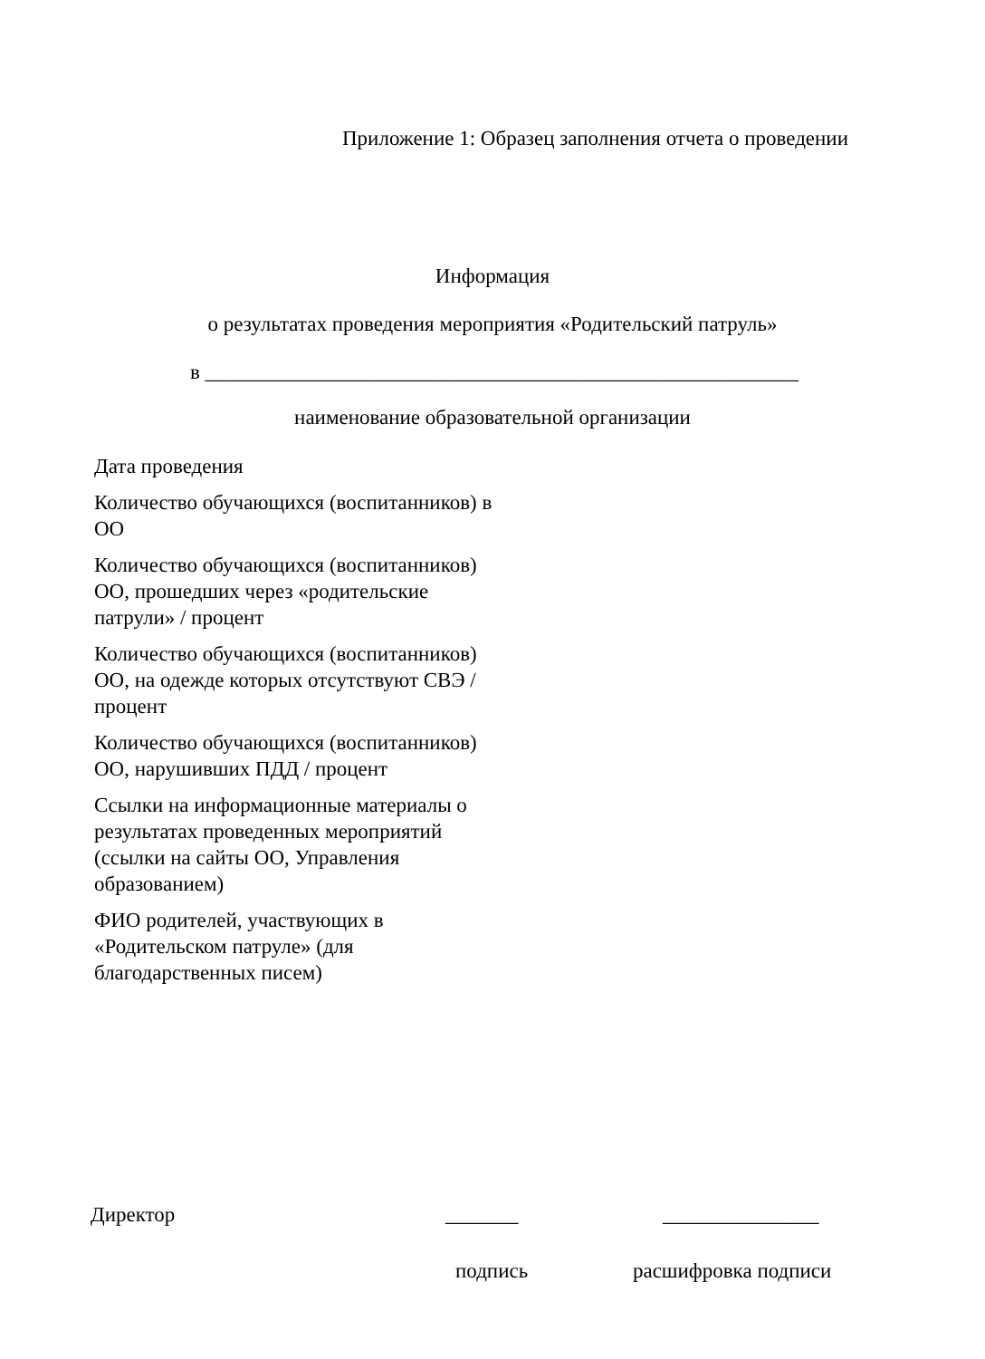Приложение 1: Образец заполнения отчета о проведении
Информация
о результатах проведения мероприятия «Родительский патруль»
в _________________________________________________________
наименование образовательной организации
| Дата проведения | |
| Количество обучающихся (воспитанников) в ОО | |
| Количество обучающихся (воспитанников) ОО, прошедших через «родительские патрули» / процент | |
| Количество обучающихся (воспитанников) ОО, на одежде которых отсутствуют СВЭ / процент | |
| Количество обучающихся (воспитанников) ОО, нарушивших ПДД / процент | |
| Ссылки на информационные материалы о результатах проведенных мероприятий (ссылки на сайты ОО, Управления образованием) | |
| ФИО родителей, участвующих в «Родительском патруле» (для благодарственных писем) | |
Директор _______ _______________
подпись расшифровка подписи